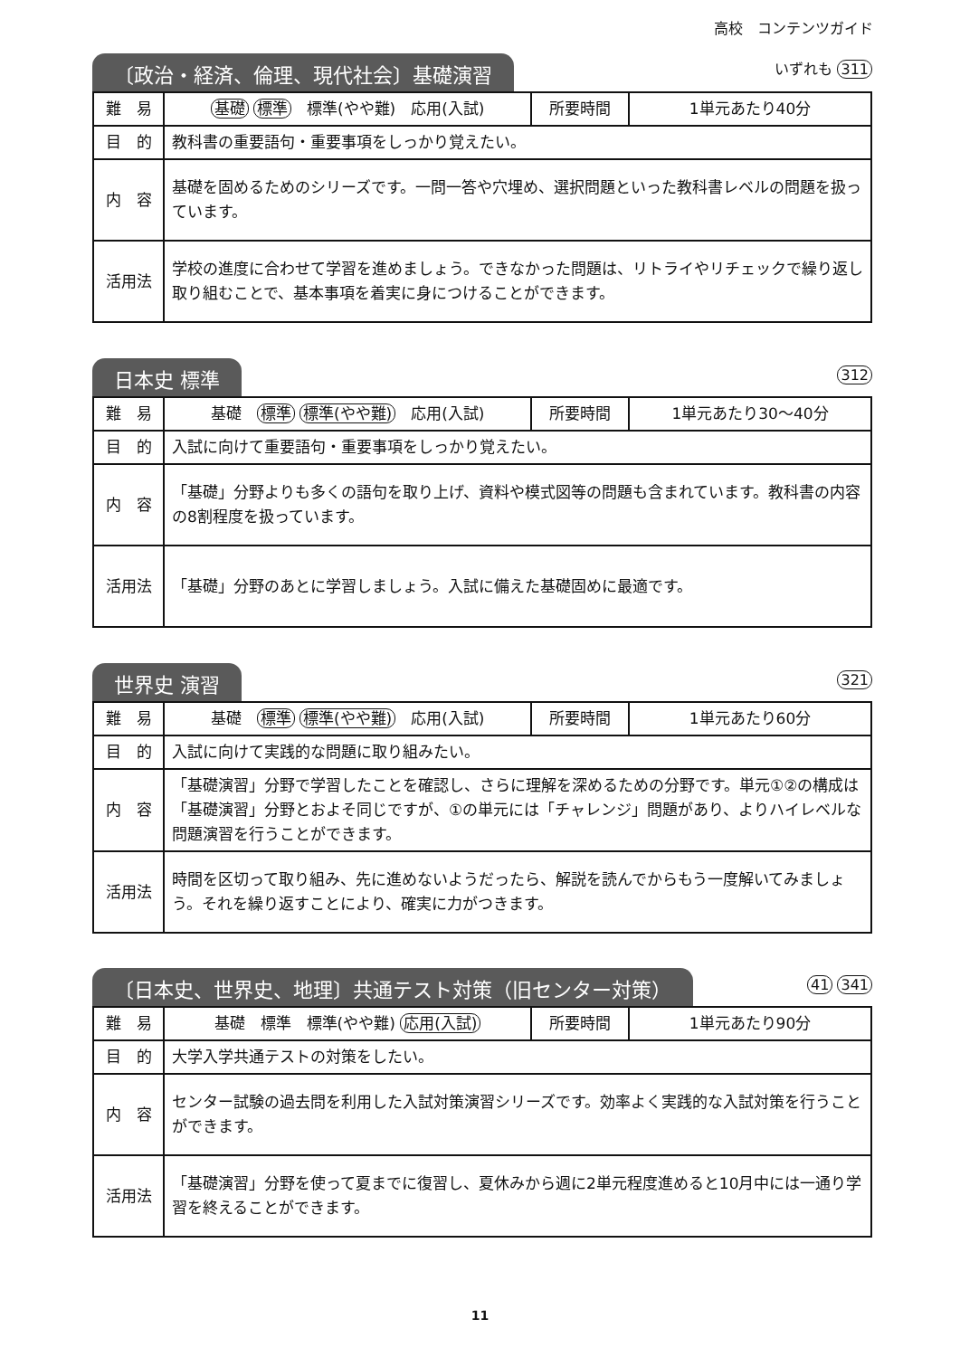高校　コンテンツガイド
〔政治・経済、倫理、現代社会〕基礎演習
いずれも 311
| 難 易 | 基礎 標準 標準(やや難) 応用(入試) | 所要時間 | 1単元あたり40分 |
| 目 的 | 教科書の重要語句・重要事項をしっかり覚えたい。 | | |
| 内 容 | 基礎を固めるためのシリーズです。一問一答や穴埋め、選択問題といった教科書レベルの問題を扱っています。 | | |
| 活用法 | 学校の進度に合わせて学習を進めましょう。できなかった問題は、リトライやリチェックで繰り返し取り組むことで、基本事項を着実に身につけることができます。 | | |
日本史 標準
312
| 難 易 | 基礎 標準 標準(やや難) 応用(入試) | 所要時間 | 1単元あたり30～40分 |
| 目 的 | 入試に向けて重要語句・重要事項をしっかり覚えたい。 | | |
| 内 容 | 「基礎」分野よりも多くの語句を取り上げ、資料や模式図等の問題も含まれています。教科書の内容の8割程度を扱っています。 | | |
| 活用法 | 「基礎」分野のあとに学習しましょう。入試に備えた基礎固めに最適です。 | | |
世界史 演習
321
| 難 易 | 基礎 標準 標準(やや難) 応用(入試) | 所要時間 | 1単元あたり60分 |
| 目 的 | 入試に向けて実践的な問題に取り組みたい。 | | |
| 内 容 | 「基礎演習」分野で学習したことを確認し、さらに理解を深めるための分野です。単元①②の構成は「基礎演習」分野とおよそ同じですが、①の単元には「チャレンジ」問題があり、よりハイレベルな問題演習を行うことができます。 | | |
| 活用法 | 時間を区切って取り組み、先に進めないようだったら、解説を読んでからもう一度解いてみましょう。それを繰り返すことにより、確実に力がつきます。 | | |
〔日本史、世界史、地理〕共通テスト対策（旧センター対策）
41 341
| 難 易 | 基礎 標準 標準(やや難) 応用(入試) | 所要時間 | 1単元あたり90分 |
| 目 的 | 大学入学共通テストの対策をしたい。 | | |
| 内 容 | センター試験の過去問を利用した入試対策演習シリーズです。効率よく実践的な入試対策を行うことができます。 | | |
| 活用法 | 「基礎演習」分野を使って夏までに復習し、夏休みから週に2単元程度進めると10月中には一通り学習を終えることができます。 | | |
11